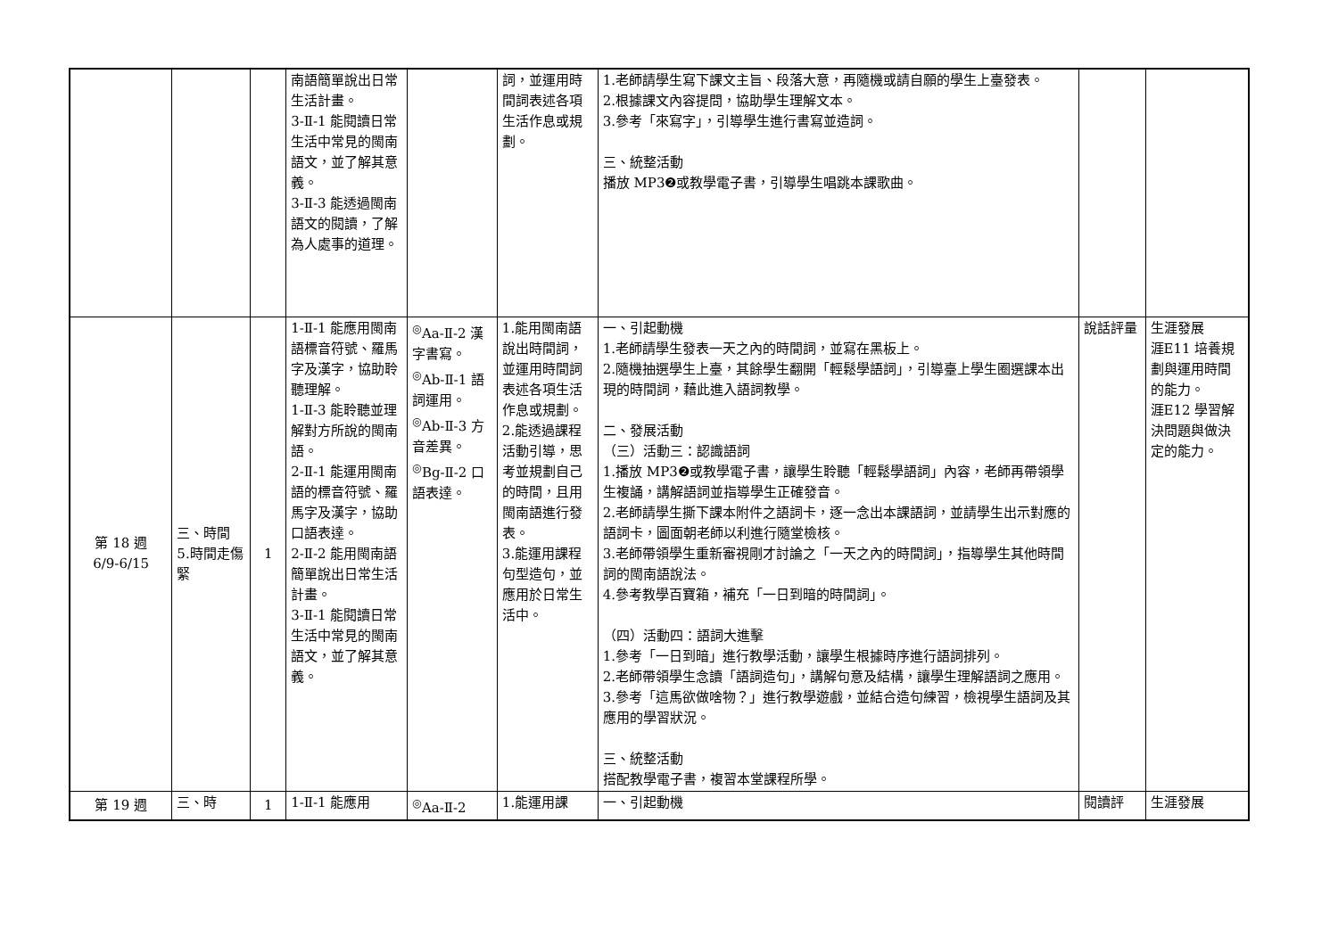| | | | 南語簡單說出日常生活計畫。 3-Ⅱ-1 能閱讀日常生活中常見的閩南語文，並了解其意義。 3-Ⅱ-3 能透過閩南語文的閱讀，了解為人處事的道理。 | | 詞，並運用時間詞表述各項生活作息或規劃。 | 1.老師請學生寫下課文主旨、段落大意，再隨機或請自願的學生上臺發表。 2.根據課文內容提問，協助學生理解文本。 3.參考「來寫字」，引導學生進行書寫並造詞。 三、統整活動 播放 MP3❷或教學電子書，引導學生唱跳本課歌曲。 | | |
| 第 18 週 6/9-6/15 | 三、時間 5.時間走傷緊 | 1 | 1-Ⅱ-1 能應用閩南語標音符號、羅馬字及漢字，協助聆聽理解。 1-Ⅱ-3 能聆聽並理解對方所說的閩南語。 2-Ⅱ-1 能運用閩南語的標音符號、羅馬字及漢字，協助口語表達。 2-Ⅱ-2 能用閩南語簡單說出日常生活計畫。 3-Ⅱ-1 能閱讀日常生活中常見的閩南語文，並了解其意義。 | <sup>◎</sup>Aa-Ⅱ-2 漢字書寫。 <sup>◎</sup>Ab-Ⅱ-1 語詞運用。 <sup>◎</sup>Ab-Ⅱ-3 方音差異。 <sup>◎</sup>Bg-Ⅱ-2 口語表達。 | 1.能用閩南語說出時間詞，並運用時間詞表述各項生活作息或規劃。 2.能透過課程活動引導，思考並規劃自己的時間，且用閩南語進行發表。 3.能運用課程句型造句，並應用於日常生活中。 | 一、引起動機 1.老師請學生發表一天之內的時間詞，並寫在黑板上。 2.隨機抽選學生上臺，其餘學生翻開「輕鬆學語詞」，引導臺上學生圈選課本出現的時間詞，藉此進入語詞教學。 二、發展活動 （三）活動三：認識語詞 1.播放 MP3❷或教學電子書，讓學生聆聽「輕鬆學語詞」內容，老師再帶領學生複誦，講解語詞並指導學生正確發音。 2.老師請學生撕下課本附件之語詞卡，逐一念出本課語詞，並請學生出示對應的語詞卡，圖面朝老師以利進行隨堂檢核。 3.老師帶領學生重新審視剛才討論之「一天之內的時間詞」，指導學生其他時間詞的閩南語說法。 4.參考教學百寶箱，補充「一日到暗的時間詞」。 （四）活動四：語詞大進擊 1.參考「一日到暗」進行教學活動，讓學生根據時序進行語詞排列。 2.老師帶領學生念讀「語詞造句」，講解句意及結構，讓學生理解語詞之應用。 3.參考「這馬欲做啥物？」進行教學遊戲，並結合造句練習，檢視學生語詞及其應用的學習狀況。 三、統整活動 搭配教學電子書，複習本堂課程所學。 | 說話評量 | 生涯發展 涯E11 培養規劃與運用時間的能力。 涯E12 學習解決問題與做決定的能力。 |
| 第 19 週 | 三、時 | 1 | 1-Ⅱ-1 能應用 | <sup>◎</sup>Aa-Ⅱ-2 | 1.能運用課 | 一、引起動機 | 閱讀評 | 生涯發展 |